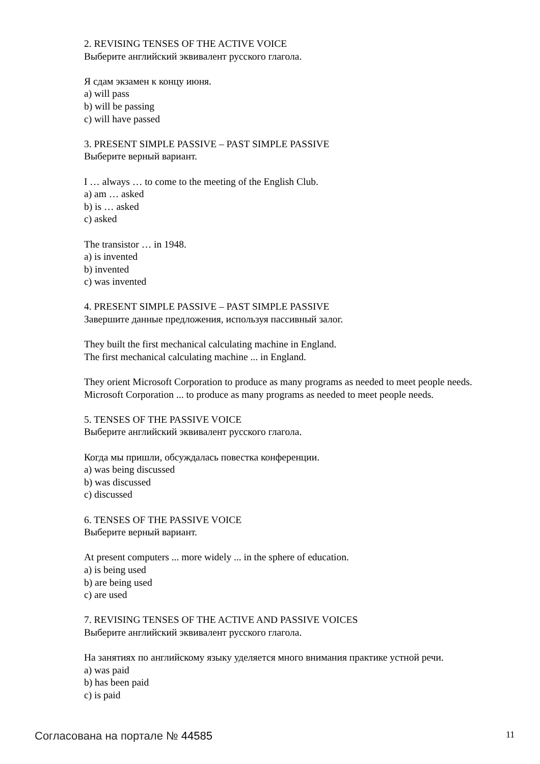2. REVISING TENSES OF THE ACTIVE VOICE
Выберите английский эквивалент русского глагола.
Я сдам экзамен к концу июня.
a) will pass
b) will be passing
c) will have passed
3. PRESENT SIMPLE PASSIVE – PAST SIMPLE PASSIVE
Выберите верный вариант.
I … always … to come to the meeting of the English Club.
a) am … asked
b) is … asked
c) asked
The transistor … in 1948.
a) is invented
b) invented
c) was invented
4. PRESENT SIMPLE PASSIVE – PAST SIMPLE PASSIVE
Завершите данные предложения, используя пассивный залог.
They built the first mechanical calculating machine in England.
The first mechanical calculating machine ... in England.
They orient Microsoft Corporation to produce as many programs as needed to meet people needs.
Microsoft Corporation ... to produce as many programs as needed to meet people needs.
5. TENSES OF THE PASSIVE VOICE
Выберите английский эквивалент русского глагола.
Когда мы пришли, обсуждалась повестка конференции.
a) was being discussed
b) was discussed
c) discussed
6. TENSES OF THE PASSIVE VOICE
Выберите верный вариант.
At present computers ... more widely ... in the sphere of education.
a) is being used
b) are being used
c) are used
7. REVISING TENSES OF THE ACTIVE AND PASSIVE VOICES
Выберите английский эквивалент русского глагола.
На занятиях по английскому языку уделяется много внимания практике устной речи.
a) was paid
b) has been paid
c) is paid
Согласована на портале № 44585 11